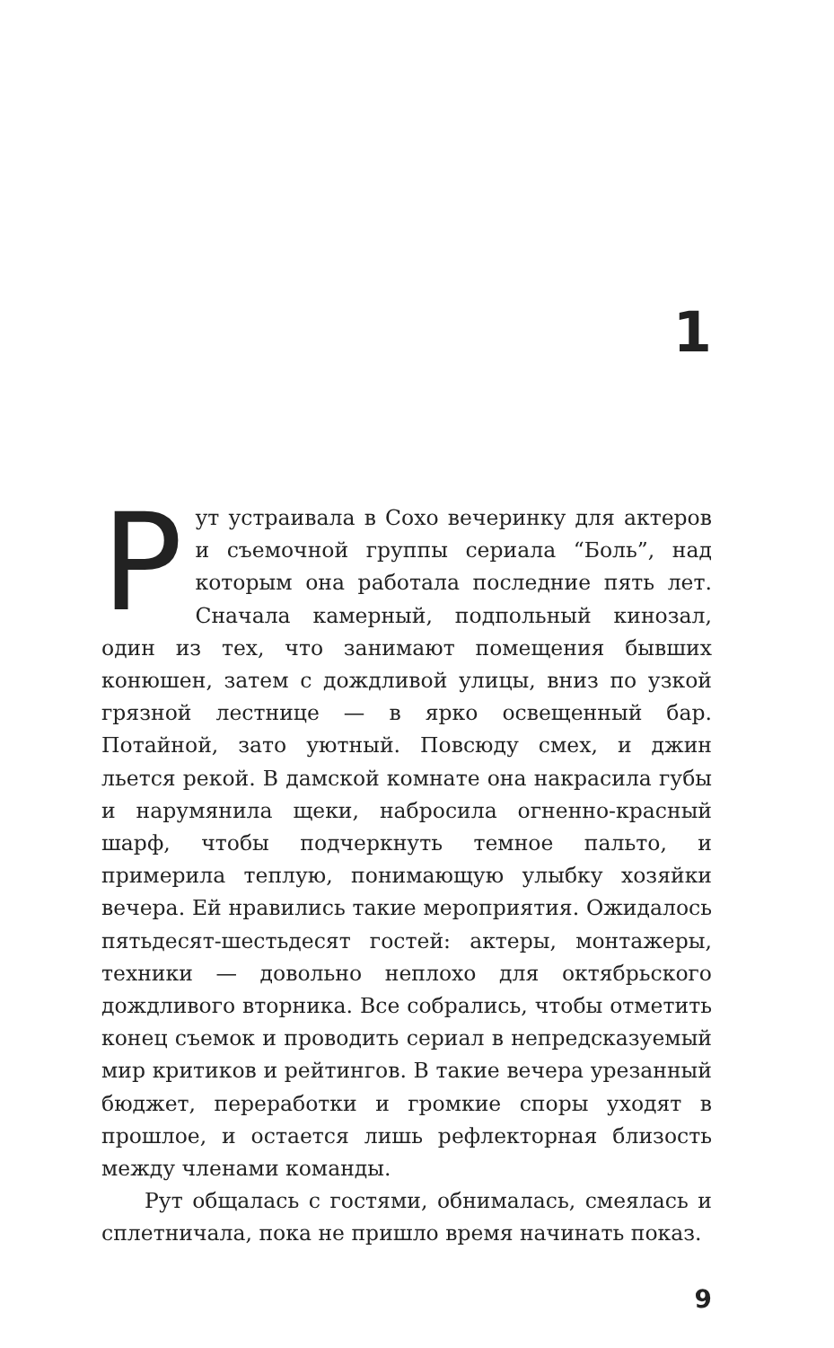1
Рут устраивала в Сохо вечеринку для актеров и съемочной группы сериала “Боль”, над которым она работала последние пять лет. Сначала камерный, подпольный кинозал, один из тех, что занимают помещения бывших конюшен, затем с дождливой улицы, вниз по узкой грязной лестнице — в ярко освещенный бар. Потайной, зато уютный. Повсюду смех, и джин льется рекой. В дамской комнате она накрасила губы и нарумянила щеки, набросила огненно-красный шарф, чтобы подчеркнуть темное пальто, и примерила теплую, понимающую улыбку хозяйки вечера. Ей нравились такие мероприятия. Ожидалось пятьдесят-шестьдесят гостей: актеры, монтажеры, техники — довольно неплохо для октябрьского дождливого вторника. Все собрались, чтобы отметить конец съемок и проводить сериал в непредсказуемый мир критиков и рейтингов. В такие вечера урезанный бюджет, переработки и громкие споры уходят в прошлое, и остается лишь рефлекторная близость между членами команды.
Рут общалась с гостями, обнималась, смеялась и сплетничала, пока не пришло время начинать показ.
9